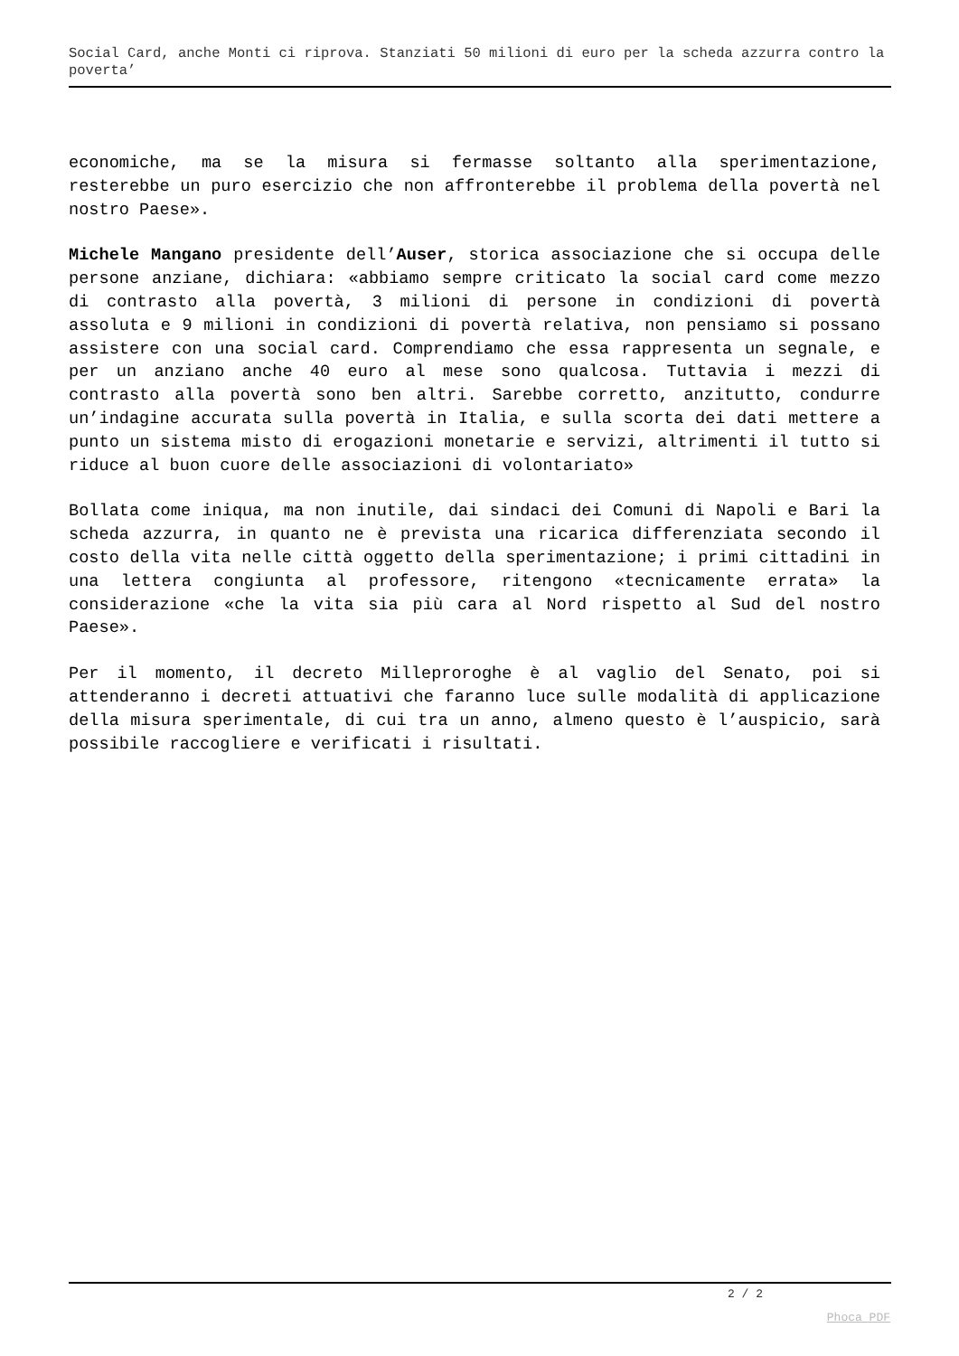Social Card, anche Monti ci riprova. Stanziati 50 milioni di euro per la scheda azzurra contro la poverta’
economiche, ma se la misura si fermasse soltanto alla sperimentazione, resterebbe un puro esercizio che non affronterebbe il problema della povertà nel nostro Paese».
Michele Mangano presidente dell’Auser, storica associazione che si occupa delle persone anziane, dichiara: «abbiamo sempre criticato la social card come mezzo di contrasto alla povertà, 3 milioni di persone in condizioni di povertà assoluta e 9 milioni in condizioni di povertà relativa, non pensiamo si possano assistere con una social card. Comprendiamo che essa rappresenta un segnale, e per un anziano anche 40 euro al mese sono qualcosa. Tuttavia i mezzi di contrasto alla povertà sono ben altri. Sarebbe corretto, anzitutto, condurre un’indagine accurata sulla povertà in Italia, e sulla scorta dei dati mettere a punto un sistema misto di erogazioni monetarie e servizi, altrimenti il tutto si riduce al buon cuore delle associazioni di volontariato»
Bollata come iniqua, ma non inutile, dai sindaci dei Comuni di Napoli e Bari la scheda azzurra, in quanto ne è prevista una ricarica differenziata secondo il costo della vita nelle città oggetto della sperimentazione; i primi cittadini in una lettera congiunta al professore, ritengono «tecnicamente errata» la considerazione «che la vita sia più cara al Nord rispetto al Sud del nostro Paese».
Per il momento, il decreto Milleproroghe è al vaglio del Senato, poi si attenderanno i decreti attuativi che faranno luce sulle modalità di applicazione della misura sperimentale, di cui tra un anno, almeno questo è l’auspicio, sarà possibile raccogliere e verificati i risultati.
2 / 2
Phoca PDF